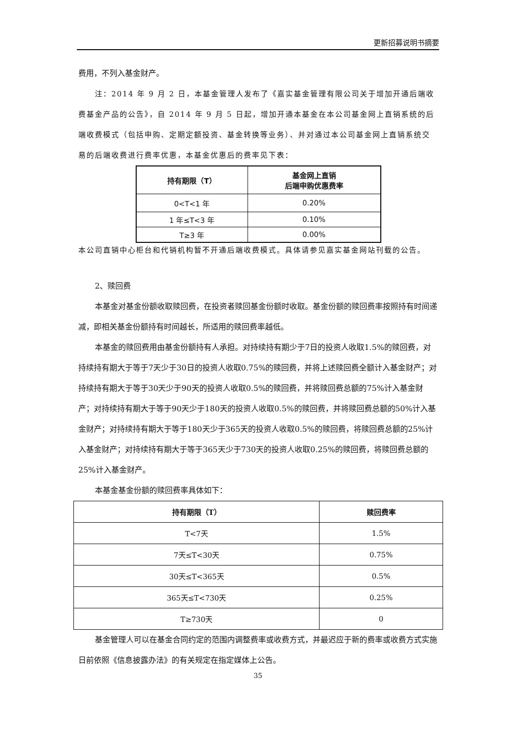更新招募说明书摘要
费用，不列入基金财产。
注：2014 年 9 月 2 日，本基金管理人发布了《嘉实基金管理有限公司关于增加开通后端收费基金产品的公告》，自 2014 年 9 月 5 日起，增加开通本基金在本公司基金网上直销系统的后端收费模式（包括申购、定期定额投资、基金转换等业务）、并对通过本公司基金网上直销系统交易的后端收费进行费率优惠，本基金优惠后的费率见下表：
| 持有期限（T） | 基金网上直销 后端申购优惠费率 |
| --- | --- |
| 0<T<1 年 | 0.20% |
| 1 年≤T<3 年 | 0.10% |
| T≥3 年 | 0.00% |
本公司直销中心柜台和代销机构暂不开通后端收费模式。具体请参见嘉实基金网站刊载的公告。
2、赎回费
本基金对基金份额收取赎回费，在投资者赎回基金份额时收取。基金份额的赎回费率按照持有时间递减，即相关基金份额持有时间越长，所适用的赎回费率越低。
本基金的赎回费用由基金份额持有人承担。对持续持有期少于7日的投资人收取1.5%的赎回费，对持续持有期大于等于7天少于30日的投资人收取0.75%的赎回费，并将上述赎回费全额计入基金财产；对持续持有期大于等于30天少于90天的投资人收取0.5%的赎回费，并将赎回费总额的75%计入基金财产；对持续持有期大于等于90天少于180天的投资人收取0.5%的赎回费，并将赎回费总额的50%计入基金财产；对持续持有期大于等于180天少于365天的投资人收取0.5%的赎回费，将赎回费总额的25%计入基金财产；对持续持有期大于等于365天少于730天的投资人收取0.25%的赎回费，将赎回费总额的25%计入基金财产。
本基金基金份额的赎回费率具体如下：
| 持有期限（T） | 赎回费率 |
| --- | --- |
| T<7天 | 1.5% |
| 7天≤T<30天 | 0.75% |
| 30天≤T<365天 | 0.5% |
| 365天≤T<730天 | 0.25% |
| T≥730天 | 0 |
基金管理人可以在基金合同约定的范围内调整费率或收费方式，并最迟应于新的费率或收费方式实施日前依照《信息披露办法》的有关规定在指定媒体上公告。
35